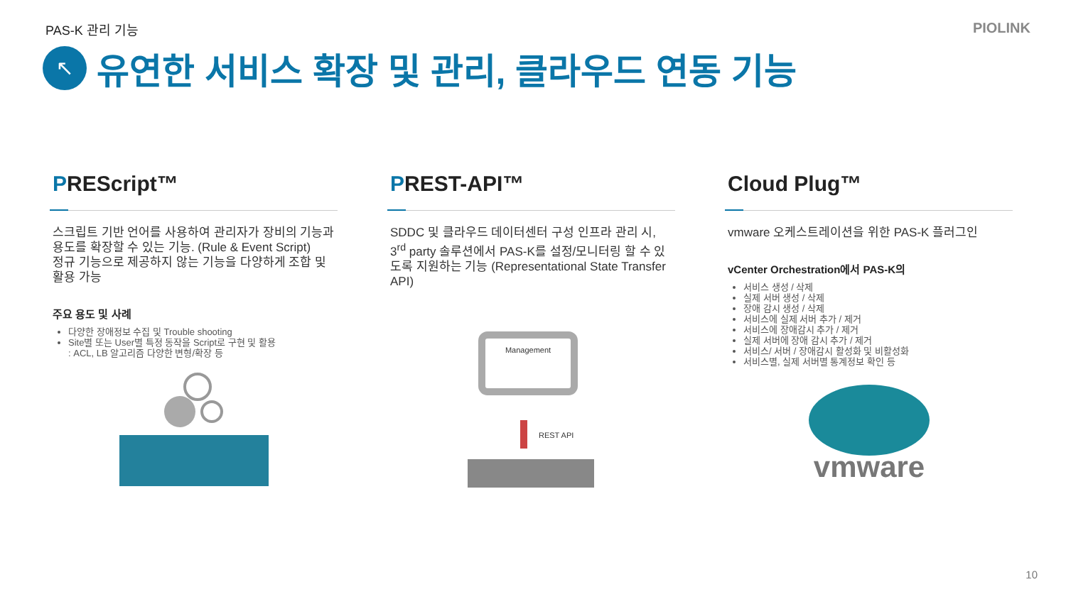PAS-K 관리 기능 PIOLINK
↖
유연한 서비스 확장 및 관리, 클라우드 연동 기능
PREScript™
스크립트 기반 언어를 사용하여 관리자가 장비의 기능과 용도를 확장할 수 있는 기능. (Rule & Event Script)
정규 기능으로 제공하지 않는 기능을 다양하게 조합 및 활용 가능
주요 용도 및 사례
다양한 장애정보 수집 및 Trouble shooting
Site별 또는 User별 특정 동작을 Script로 구현 및 활용
: ACL, LB 알고리즘 다양한 변형/확장 등
PREST-API™
SDDC 및 클라우드 데이터센터 구성 인프라 관리 시, 3<sup>rd</sup> party 솔루션에서 PAS-K를 설정/모니터링 할 수 있도록 지원하는 기능 (Representational State Transfer API)
Management
REST API
Cloud Plug™
vmware 오케스트레이션을 위한 PAS-K 플러그인
vCenter Orchestration에서 PAS-K의
서비스 생성 / 삭제
실제 서버 생성 / 삭제
장애 감시 생성 / 삭제
서비스에 실제 서버 추가 / 제거
서비스에 장애감시 추가 / 제거
실제 서버에 장애 감시 추가 / 제거
서비스/ 서버 / 장애감시 활성화 및 비활성화
서비스별, 실제 서버별 통계정보 확인 등
vmware
10